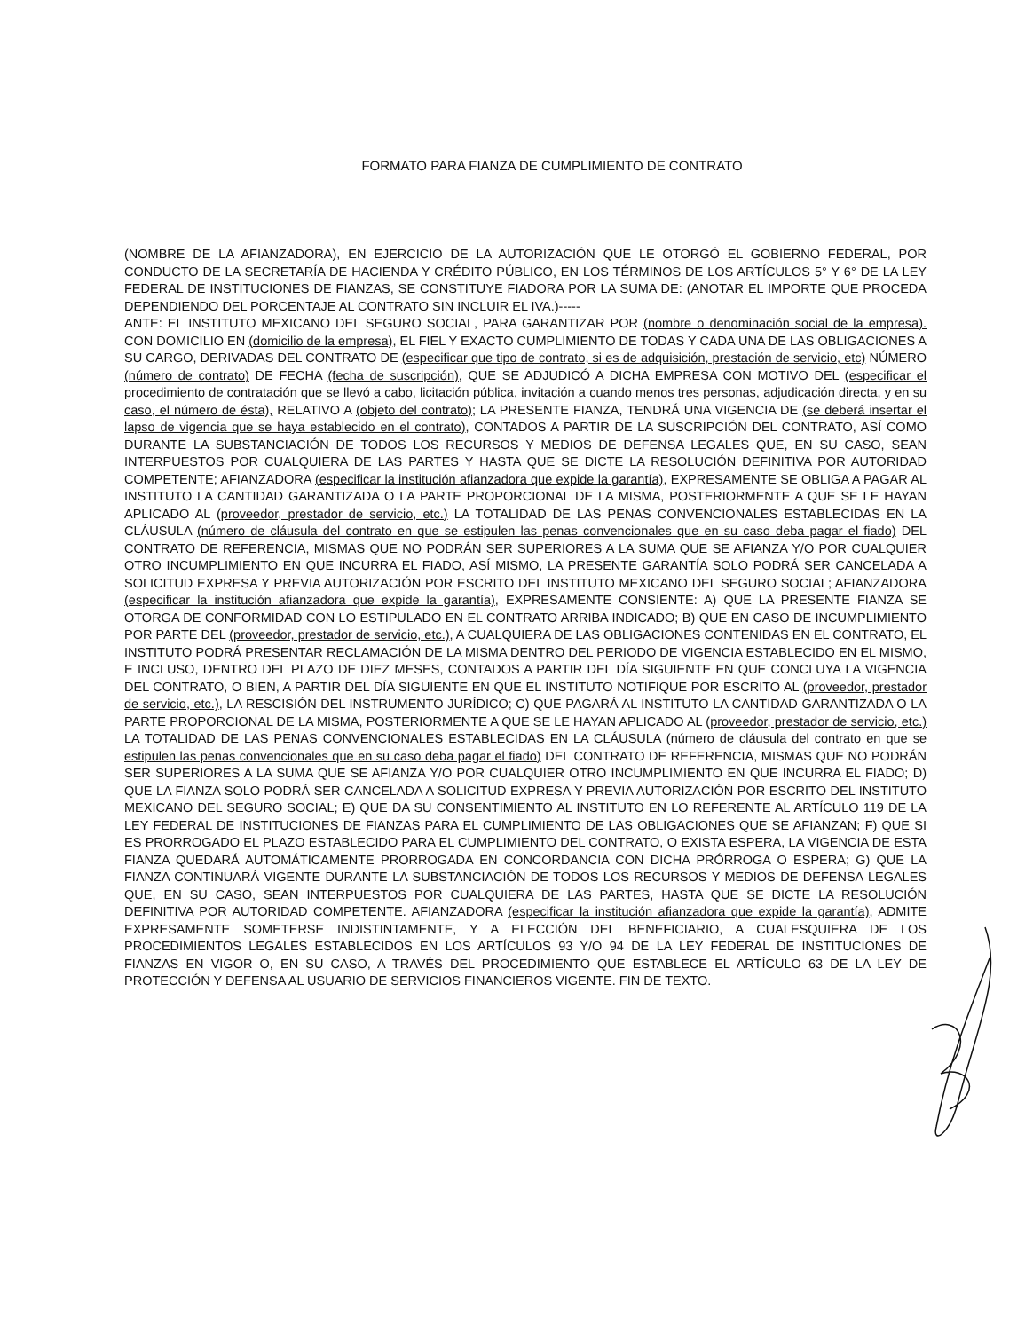FORMATO PARA FIANZA DE CUMPLIMIENTO DE CONTRATO
(NOMBRE DE LA AFIANZADORA), EN EJERCICIO DE LA AUTORIZACIÓN QUE LE OTORGÓ EL GOBIERNO FEDERAL, POR CONDUCTO DE LA SECRETARÍA DE HACIENDA Y CRÉDITO PÚBLICO, EN LOS TÉRMINOS DE LOS ARTÍCULOS 5° Y 6° DE LA LEY FEDERAL DE INSTITUCIONES DE FIANZAS, SE CONSTITUYE FIADORA POR LA SUMA DE: (ANOTAR EL IMPORTE QUE PROCEDA DEPENDIENDO DEL PORCENTAJE AL CONTRATO SIN INCLUIR EL IVA.)-----
ANTE: EL INSTITUTO MEXICANO DEL SEGURO SOCIAL, PARA GARANTIZAR POR (nombre o denominación social de la empresa). CON DOMICILIO EN (domicilio de la empresa), EL FIEL Y EXACTO CUMPLIMIENTO DE TODAS Y CADA UNA DE LAS OBLIGACIONES A SU CARGO, DERIVADAS DEL CONTRATO DE (especificar que tipo de contrato, si es de adquisición, prestación de servicio, etc) NÚMERO (número de contrato) DE FECHA (fecha de suscripción), QUE SE ADJUDICÓ A DICHA EMPRESA CON MOTIVO DEL (especificar el procedimiento de contratación que se llevó a cabo, licitación pública, invitación a cuando menos tres personas, adjudicación directa, y en su caso, el número de ésta), RELATIVO A (objeto del contrato); LA PRESENTE FIANZA, TENDRÁ UNA VIGENCIA DE (se deberá insertar el lapso de vigencia que se haya establecido en el contrato), CONTADOS A PARTIR DE LA SUSCRIPCIÓN DEL CONTRATO, ASÍ COMO DURANTE LA SUBSTANCIACIÓN DE TODOS LOS RECURSOS Y MEDIOS DE DEFENSA LEGALES QUE, EN SU CASO, SEAN INTERPUESTOS POR CUALQUIERA DE LAS PARTES Y HASTA QUE SE DICTE LA RESOLUCIÓN DEFINITIVA POR AUTORIDAD COMPETENTE; AFIANZADORA (especificar la institución afianzadora que expide la garantía), EXPRESAMENTE SE OBLIGA A PAGAR AL INSTITUTO LA CANTIDAD GARANTIZADA O LA PARTE PROPORCIONAL DE LA MISMA, POSTERIORMENTE A QUE SE LE HAYAN APLICADO AL (proveedor, prestador de servicio, etc.) LA TOTALIDAD DE LAS PENAS CONVENCIONALES ESTABLECIDAS EN LA CLÁUSULA (número de cláusula del contrato en que se estipulen las penas convencionales que en su caso deba pagar el fiado) DEL CONTRATO DE REFERENCIA, MISMAS QUE NO PODRÁN SER SUPERIORES A LA SUMA QUE SE AFIANZA Y/O POR CUALQUIER OTRO INCUMPLIMIENTO EN QUE INCURRA EL FIADO, ASÍ MISMO, LA PRESENTE GARANTÍA SOLO PODRÁ SER CANCELADA A SOLICITUD EXPRESA Y PREVIA AUTORIZACIÓN POR ESCRITO DEL INSTITUTO MEXICANO DEL SEGURO SOCIAL; AFIANZADORA (especificar la institución afianzadora que expide la garantía), EXPRESAMENTE CONSIENTE: A) QUE LA PRESENTE FIANZA SE OTORGA DE CONFORMIDAD CON LO ESTIPULADO EN EL CONTRATO ARRIBA INDICADO; B) QUE EN CASO DE INCUMPLIMIENTO POR PARTE DEL (proveedor, prestador de servicio, etc.), A CUALQUIERA DE LAS OBLIGACIONES CONTENIDAS EN EL CONTRATO, EL INSTITUTO PODRÁ PRESENTAR RECLAMACIÓN DE LA MISMA DENTRO DEL PERIODO DE VIGENCIA ESTABLECIDO EN EL MISMO, E INCLUSO, DENTRO DEL PLAZO DE DIEZ MESES, CONTADOS A PARTIR DEL DÍA SIGUIENTE EN QUE CONCLUYA LA VIGENCIA DEL CONTRATO, O BIEN, A PARTIR DEL DÍA SIGUIENTE EN QUE EL INSTITUTO NOTIFIQUE POR ESCRITO AL (proveedor, prestador de servicio, etc.), LA RESCISIÓN DEL INSTRUMENTO JURÍDICO; C) QUE PAGARÁ AL INSTITUTO LA CANTIDAD GARANTIZADA O LA PARTE PROPORCIONAL DE LA MISMA, POSTERIORMENTE A QUE SE LE HAYAN APLICADO AL (proveedor, prestador de servicio, etc.) LA TOTALIDAD DE LAS PENAS CONVENCIONALES ESTABLECIDAS EN LA CLÁUSULA (número de cláusula del contrato en que se estipulen las penas convencionales que en su caso deba pagar el fiado) DEL CONTRATO DE REFERENCIA, MISMAS QUE NO PODRÁN SER SUPERIORES A LA SUMA QUE SE AFIANZA Y/O POR CUALQUIER OTRO INCUMPLIMIENTO EN QUE INCURRA EL FIADO; D) QUE LA FIANZA SOLO PODRÁ SER CANCELADA A SOLICITUD EXPRESA Y PREVIA AUTORIZACIÓN POR ESCRITO DEL INSTITUTO MEXICANO DEL SEGURO SOCIAL; E) QUE DA SU CONSENTIMIENTO AL INSTITUTO EN LO REFERENTE AL ARTÍCULO 119 DE LA LEY FEDERAL DE INSTITUCIONES DE FIANZAS PARA EL CUMPLIMIENTO DE LAS OBLIGACIONES QUE SE AFIANZAN; F) QUE SI ES PRORROGADO EL PLAZO ESTABLECIDO PARA EL CUMPLIMIENTO DEL CONTRATO, O EXISTA ESPERA, LA VIGENCIA DE ESTA FIANZA QUEDARÁ AUTOMÁTICAMENTE PRORROGADA EN CONCORDANCIA CON DICHA PRÓRROGA O ESPERA; G) QUE LA FIANZA CONTINUARÁ VIGENTE DURANTE LA SUBSTANCIACIÓN DE TODOS LOS RECURSOS Y MEDIOS DE DEFENSA LEGALES QUE, EN SU CASO, SEAN INTERPUESTOS POR CUALQUIERA DE LAS PARTES, HASTA QUE SE DICTE LA RESOLUCIÓN DEFINITIVA POR AUTORIDAD COMPETENTE. AFIANZADORA (especificar la institución afianzadora que expide la garantía), ADMITE EXPRESAMENTE SOMETERSE INDISTINTAMENTE, Y A ELECCIÓN DEL BENEFICIARIO, A CUALESQUIERA DE LOS PROCEDIMIENTOS LEGALES ESTABLECIDOS EN LOS ARTÍCULOS 93 Y/O 94 DE LA LEY FEDERAL DE INSTITUCIONES DE FIANZAS EN VIGOR O, EN SU CASO, A TRAVÉS DEL PROCEDIMIENTO QUE ESTABLECE EL ARTÍCULO 63 DE LA LEY DE PROTECCIÓN Y DEFENSA AL USUARIO DE SERVICIOS FINANCIEROS VIGENTE. FIN DE TEXTO.